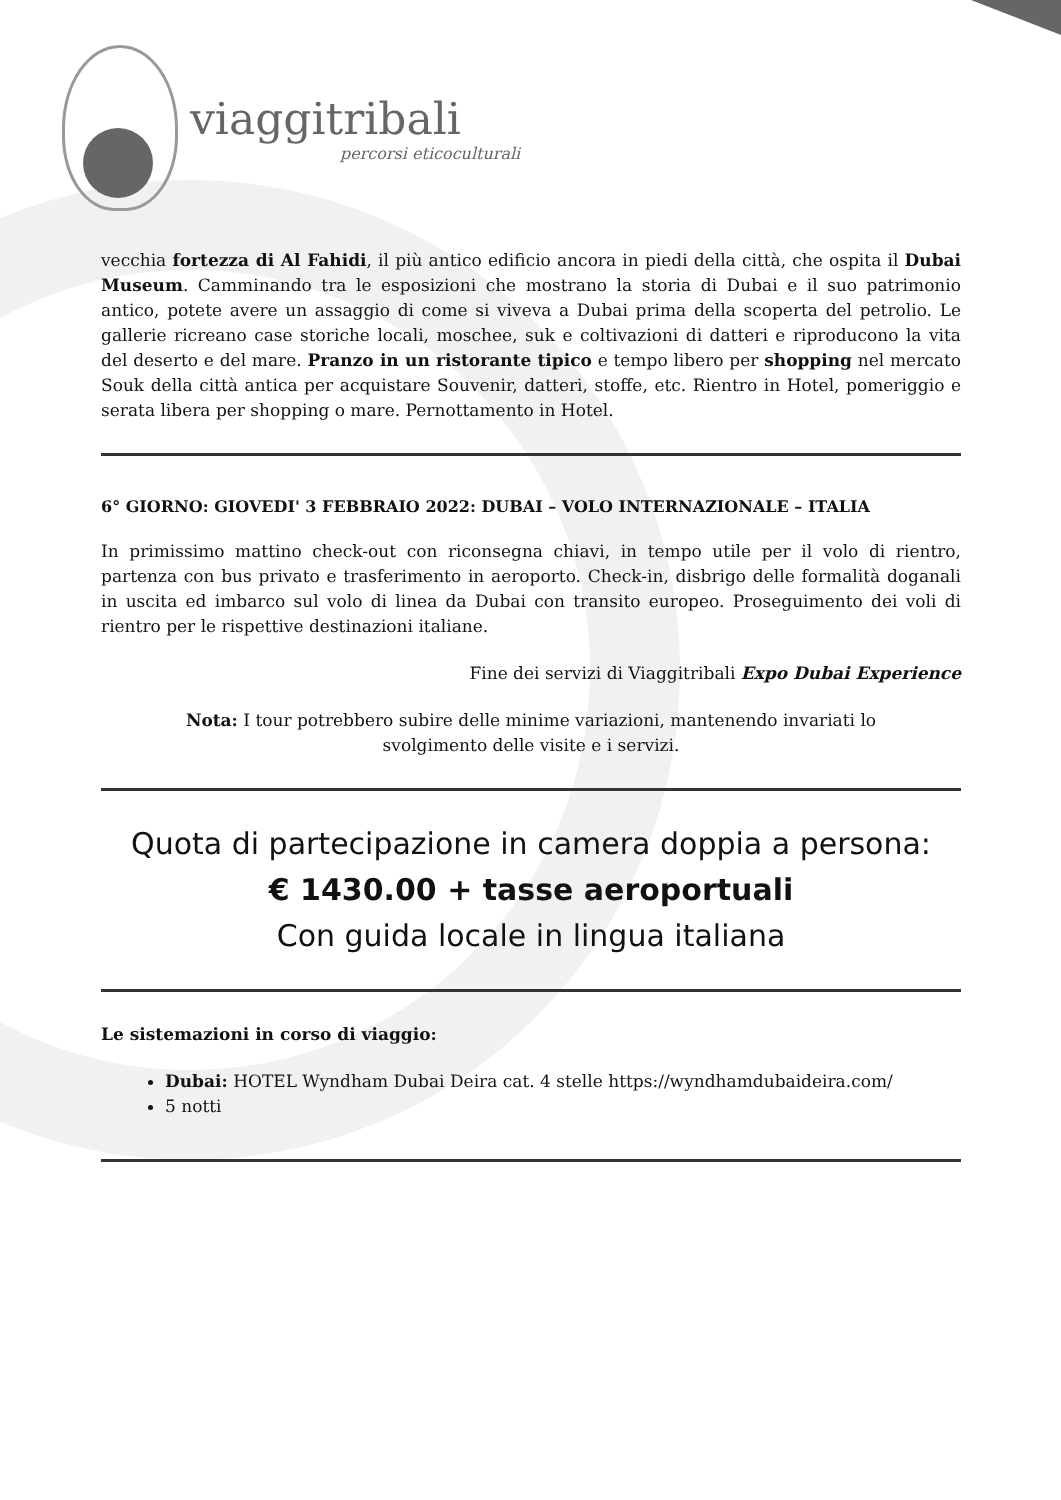viaggitribali
percorsi eticoculturali
vecchia fortezza di Al Fahidi, il più antico edificio ancora in piedi della città, che ospita il Dubai Museum. Camminando tra le esposizioni che mostrano la storia di Dubai e il suo patrimonio antico, potete avere un assaggio di come si viveva a Dubai prima della scoperta del petrolio. Le gallerie ricreano case storiche locali, moschee, suk e coltivazioni di datteri e riproducono la vita del deserto e del mare. Pranzo in un ristorante tipico e tempo libero per shopping nel mercato Souk della città antica per acquistare Souvenir, datteri, stoffe, etc. Rientro in Hotel, pomeriggio e serata libera per shopping o mare. Pernottamento in Hotel.
6° GIORNO: GIOVEDI' 3 FEBBRAIO 2022: DUBAI – VOLO INTERNAZIONALE – ITALIA
In primissimo mattino check-out con riconsegna chiavi, in tempo utile per il volo di rientro, partenza con bus privato e trasferimento in aeroporto. Check-in, disbrigo delle formalità doganali in uscita ed imbarco sul volo di linea da Dubai con transito europeo. Proseguimento dei voli di rientro per le rispettive destinazioni italiane.
Fine dei servizi di Viaggitribali Expo Dubai Experience
Nota: I tour potrebbero subire delle minime variazioni, mantenendo invariati lo svolgimento delle visite e i servizi.
Quota di partecipazione in camera doppia a persona:
€ 1430.00 + tasse aeroportuali
Con guida locale in lingua italiana
Le sistemazioni in corso di viaggio:
Dubai: HOTEL Wyndham Dubai Deira cat. 4 stelle https://wyndhamdubaideira.com/
5 notti